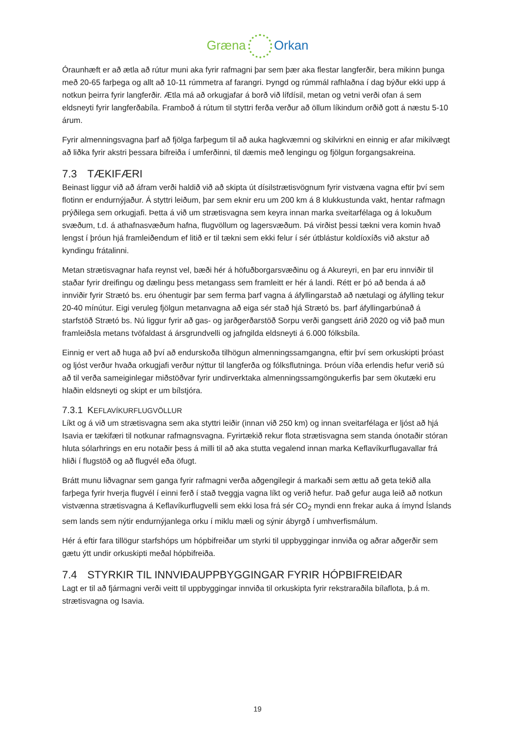Græna Orkan
Óraunhæft er að ætla að rútur muni aka fyrir rafmagni þar sem þær aka flestar langferðir, bera mikinn þunga með 20-65 farþega og allt að 10-11 rúmmetra af farangri. Þyngd og rúmmál rafhlaðna í dag býður ekki upp á notkun þeirra fyrir langferðir. Ætla má að orkugjafar á borð við lífdísil, metan og vetni verði ofan á sem eldsneyti fyrir langferðabíla. Framboð á rútum til styttri ferða verður að öllum líkindum orðið gott á næstu 5-10 árum.
Fyrir almenningsvagna þarf að fjölga farþegum til að auka hagkvæmni og skilvirkni en einnig er afar mikilvægt að liðka fyrir akstri þessara bifreiða í umferðinni, til dæmis með lengingu og fjölgun forgangsakreina.
7.3 TÆKIFÆRI
Beinast liggur við að áfram verði haldið við að skipta út dísilstrætisvögnum fyrir vistvæna vagna eftir því sem flotinn er endurnýjaður. Á styttri leiðum, þar sem eknir eru um 200 km á 8 klukkustunda vakt, hentar rafmagn prýðilega sem orkugjafi. Þetta á við um strætisvagna sem keyra innan marka sveitarfélaga og á lokuðum svæðum, t.d. á athafnasvæðum hafna, flugvöllum og lagersvæðum. Þá virðist þessi tækni vera komin hvað lengst í þróun hjá framleiðendum ef litið er til tækni sem ekki felur í sér útblástur koldíoxíðs við akstur að kyndingu frátalinni.
Metan strætisvagnar hafa reynst vel, bæði hér á höfuðborgarsvæðinu og á Akureyri, en þar eru innviðir til staðar fyrir dreifingu og dælingu þess metangass sem framleitt er hér á landi. Rétt er þó að benda á að innviðir fyrir Strætó bs. eru óhentugir þar sem ferma þarf vagna á áfyllingarstað að nætulagi og áfylling tekur 20-40 mínútur. Eigi veruleg fjölgun metanvagna að eiga sér stað hjá Strætó bs. þarf áfyllingarbúnað á starfstöð Strætó bs. Nú liggur fyrir að gas- og jarðgerðarstöð Sorpu verði gangsett árið 2020 og við það mun framleiðsla metans tvöfaldast á ársgrundvelli og jafngilda eldsneyti á 6.000 fólksbíla.
Einnig er vert að huga að því að endurskoða tilhögun almenningssamgangna, eftir því sem orkuskipti þróast og ljóst verður hvaða orkugjafi verður nýttur til langferða og fólksflutninga. Þróun víða erlendis hefur verið sú að til verða sameiginlegar miðstöðvar fyrir undirverktaka almenningssamgöngukerfis þar sem ökutæki eru hlaðin eldsneyti og skipt er um bílstjóra.
7.3.1 KEFLAVÍKURFLUGVÖLLUR
Líkt og á við um strætisvagna sem aka styttri leiðir (innan við 250 km) og innan sveitarfélaga er ljóst að hjá Isavia er tækifæri til notkunar rafmagnsvagna. Fyrirtækið rekur flota strætisvagna sem standa ónotaðir stóran hluta sólarhrings en eru notaðir þess á milli til að aka stutta vegalend innan marka Keflavíkurflugavallar frá hliði í flugstöð og að flugvél eða öfugt.
Brátt munu liðvagnar sem ganga fyrir rafmagni verða aðgengilegir á markaði sem ættu að geta tekið alla farþega fyrir hverja flugvél í einni ferð í stað tveggja vagna líkt og verið hefur. Það gefur auga leið að notkun vistvænna strætisvagna á Keflavíkurflugvelli sem ekki losa frá sér CO<sub>2</sub> myndi enn frekar auka á ímynd Íslands sem lands sem nýtir endurnýjanlega orku í miklu mæli og sýnir ábyrgð í umhverfismálum.
Hér á eftir fara tillögur starfshóps um hópbifreiðar um styrki til uppbyggingar innviða og aðrar aðgerðir sem gætu ýtt undir orkuskipti meðal hópbifreiða.
7.4 STYRKIR TIL INNVIÐAUPPBYGGINGAR FYRIR HÓPBIFREIÐAR
Lagt er til að fjármagni verði veitt til uppbyggingar innviða til orkuskipta fyrir rekstraraðila bílaflota, þ.á m. strætisvagna og Isavia.
19